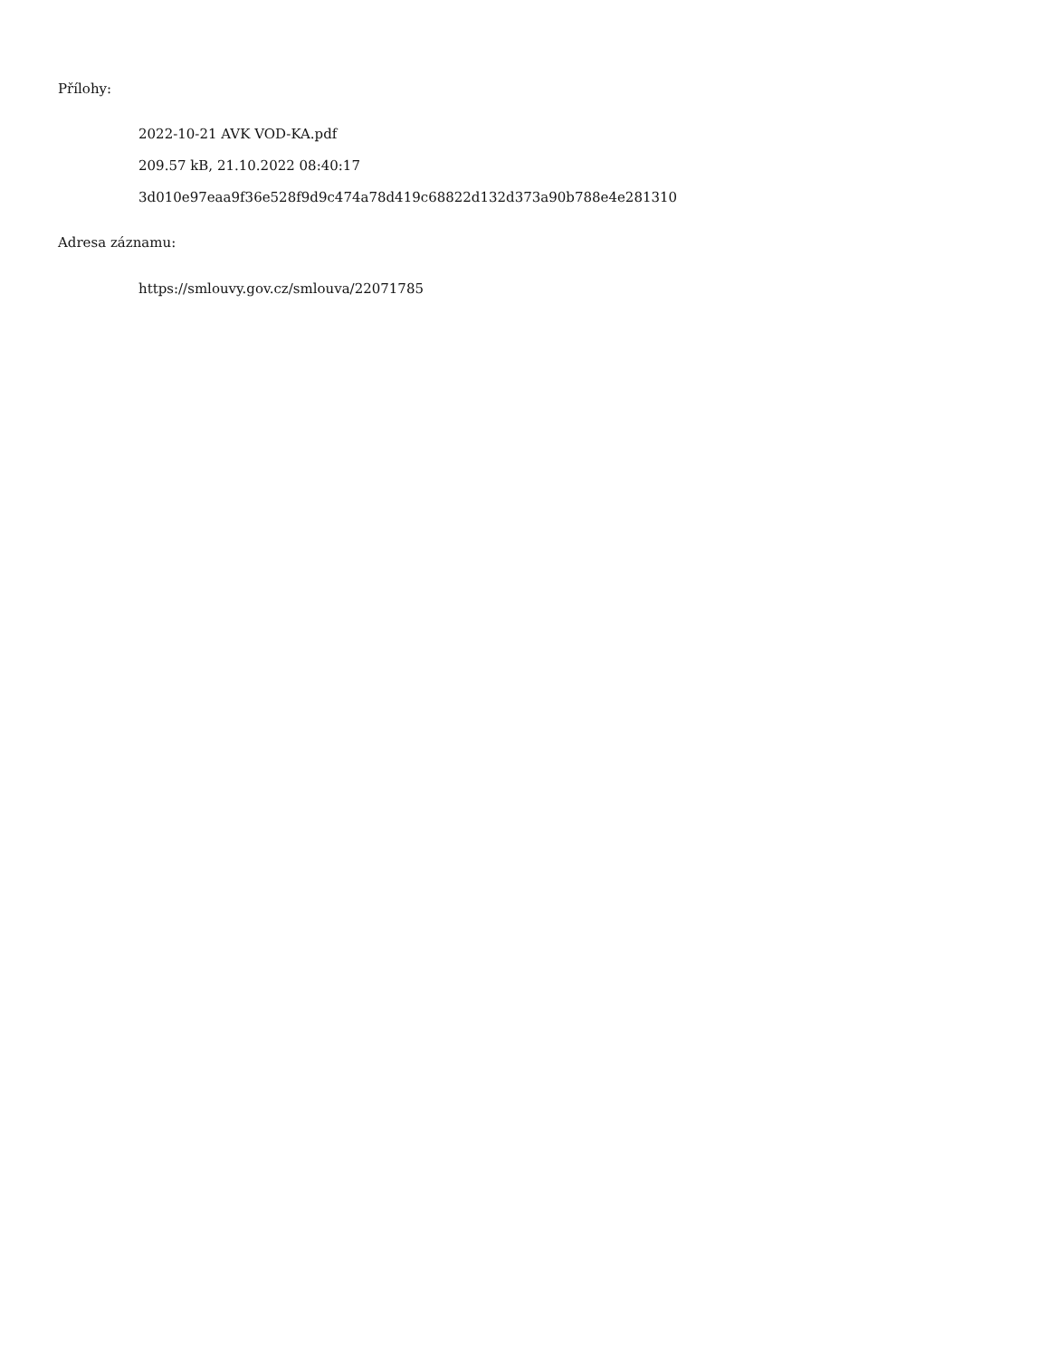Přílohy:
2022-10-21 AVK VOD-KA.pdf
209.57 kB, 21.10.2022 08:40:17
3d010e97eaa9f36e528f9d9c474a78d419c68822d132d373a90b788e4e281310
Adresa záznamu:
https://smlouvy.gov.cz/smlouva/22071785